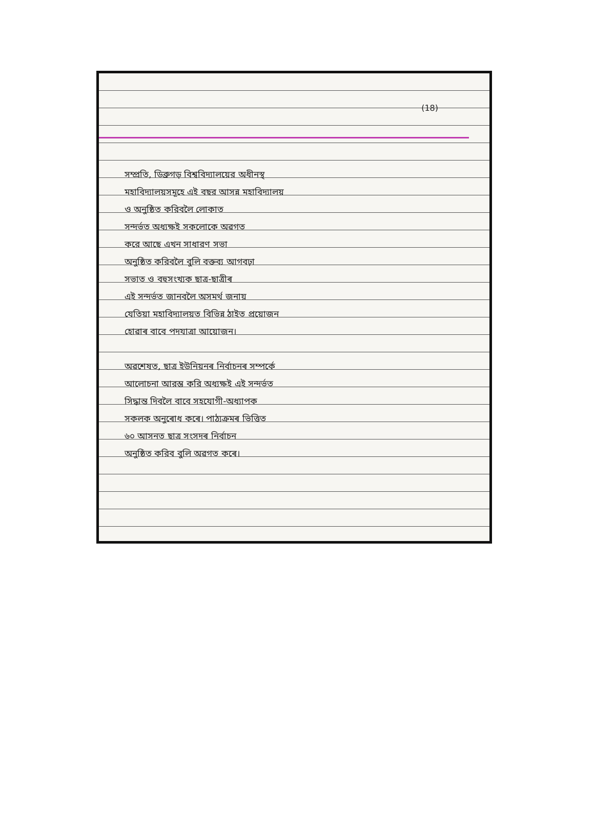(18)
সম্প্রতি, ডিব্রুগড় বিশ্ববিদ্যালয়ের অধীনস্থ
মহাবিদ্যালয়সমূহে এই বছর আসন্ন মহাবিদ্যালয়
ও অনুষ্ঠিত করিবলৈ লোকাত
সন্দর্ভত অধ্যক্ষই সকলোকে অৱগত
করে আছে এখন সাধারণ সভা
অনুষ্ঠিত করিবলৈ বুলি বক্তব্য আগবঢ়া
সভাত ও বহুসংখ্যক ছাত্ৰ-ছাত্ৰীৰ
এই সন্দর্ভত জানবলৈ অসমর্থ জনায়
যেতিয়া মহাবিদ্যালয়ত বিভিন্ন ঠাইত প্ৰয়োজন
হোৱাৰ বাবে পদযাত্ৰা আয়োজন।
অৱশেষত, ছাত্ৰ ইউনিয়নৰ নির্বাচনৰ সম্পর্কে
আলোচনা আরম্ভ করি অধ্যক্ষই এই সন্দর্ভত
সিদ্ধান্ত দিবলৈ বাবে সহযোগী-অধ্যাপক
সকলক অনুৰোধ কৰে। পাঠ্যক্রমৰ ভিত্তিত
৬০ আসনত ছাত্ৰ সংসদৰ নির্বাচন
অনুষ্ঠিত করিব বুলি অৱগত কৰে।